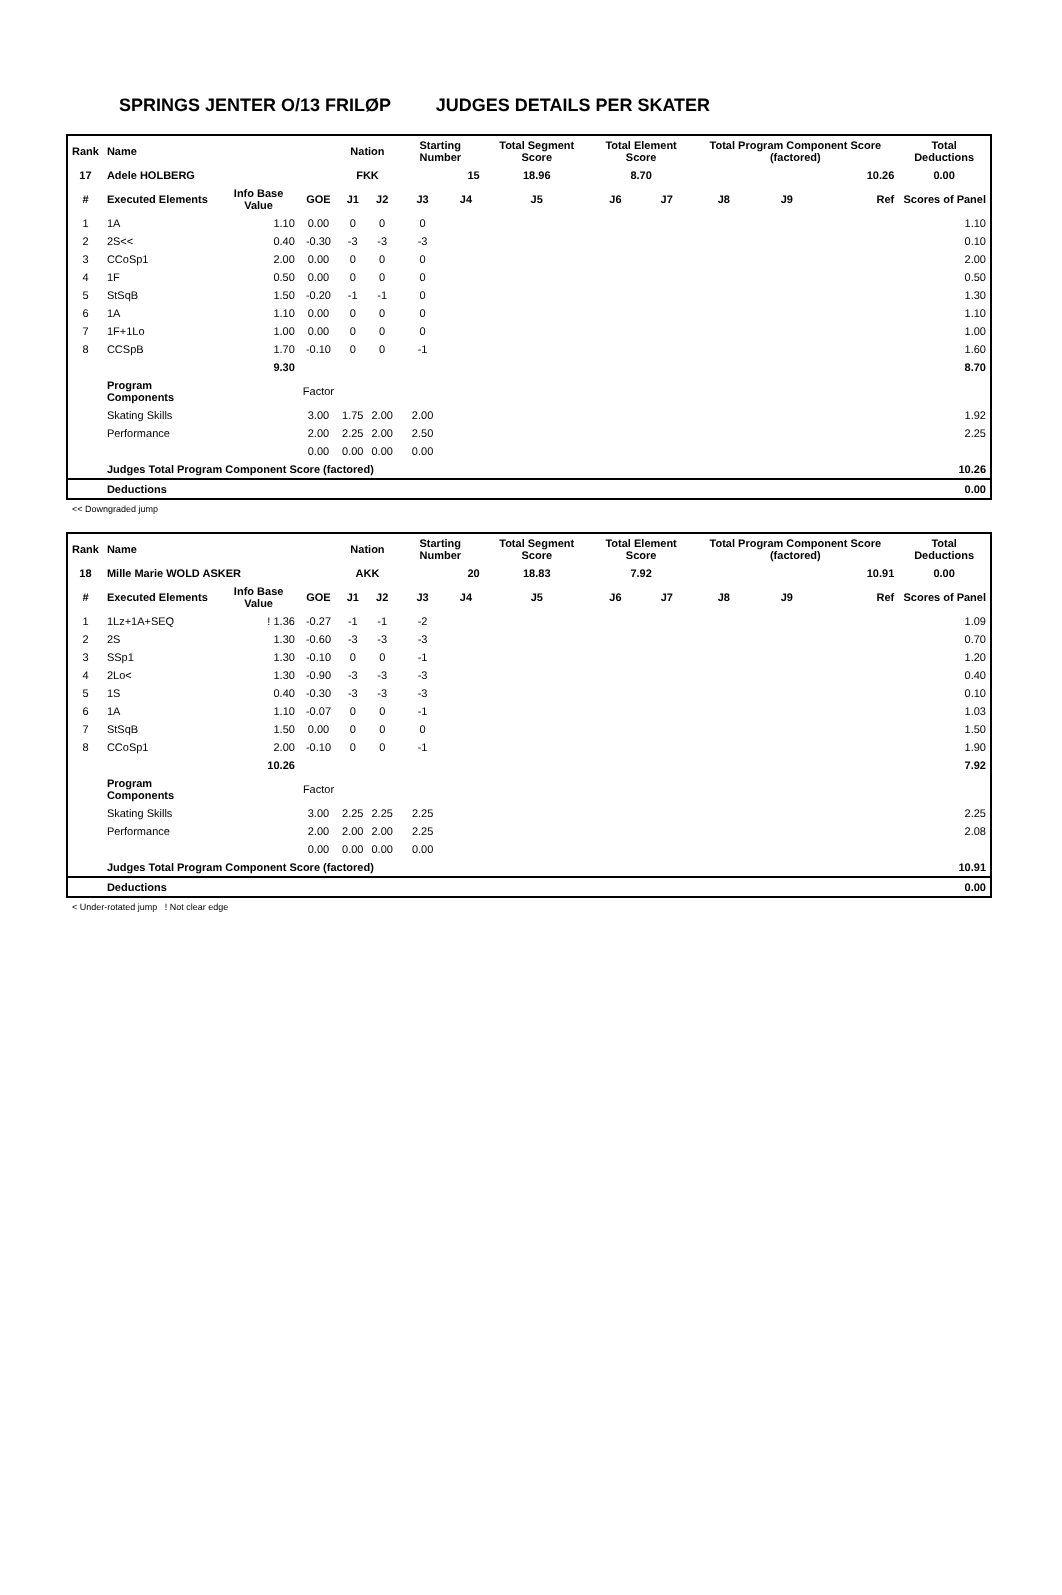SPRINGS JENTER O/13 FRILØP JUDGES DETAILS PER SKATER
| Rank | Name | | | Nation | | Starting Number | | Total Segment Score | Total Element Score | | Total Program Component Score (factored) | | | Total Deductions |
| --- | --- | --- | --- | --- | --- | --- | --- | --- | --- | --- | --- | --- | --- | --- |
| 17 | Adele HOLBERG | | | FKK | | 15 | | 18.96 | 8.70 | | 10.26 | | | 0.00 |
| # | Executed Elements | Info Base Value | GOE | J1 | J2 | J3 | J4 | J5 | J6 | J7 | J8 | J9 | Ref | Scores of Panel |
| 1 | 1A | 1.10 | 0.00 | 0 | 0 | 0 | | | | | | | | 1.10 |
| 2 | 2S<< | 0.40 | -0.30 | -3 | -3 | -3 | | | | | | | | 0.10 |
| 3 | CCoSp1 | 2.00 | 0.00 | 0 | 0 | 0 | | | | | | | | 2.00 |
| 4 | 1F | 0.50 | 0.00 | 0 | 0 | 0 | | | | | | | | 0.50 |
| 5 | StSqB | 1.50 | -0.20 | -1 | -1 | 0 | | | | | | | | 1.30 |
| 6 | 1A | 1.10 | 0.00 | 0 | 0 | 0 | | | | | | | | 1.10 |
| 7 | 1F+1Lo | 1.00 | 0.00 | 0 | 0 | 0 | | | | | | | | 1.00 |
| 8 | CCSpB | 1.70 | -0.10 | 0 | 0 | -1 | | | | | | | | 1.60 |
| | | 9.30 | | | | | | | | | | | | 8.70 |
| | Program Components | | Factor | | | | | | | | | | | |
| | Skating Skills | | 3.00 | 1.75 | 2.00 | 2.00 | | | | | | | | 1.92 |
| | Performance | | 2.00 | 2.25 | 2.00 | 2.50 | | | | | | | | 2.25 |
| | | | 0.00 | 0.00 | 0.00 | 0.00 | | | | | | | | |
| | Judges Total Program Component Score (factored) | | | | | | | | | | | | | 10.26 |
| | Deductions | | | | | | | | | | | | | 0.00 |
<< Downgraded jump
| Rank | Name | | | Nation | | Starting Number | | Total Segment Score | Total Element Score | | Total Program Component Score (factored) | | | Total Deductions |
| --- | --- | --- | --- | --- | --- | --- | --- | --- | --- | --- | --- | --- | --- | --- |
| 18 | Mille Marie WOLD ASKER | | | AKK | | 20 | | 18.83 | 7.92 | | 10.91 | | | 0.00 |
| # | Executed Elements | Info Base Value | GOE | J1 | J2 | J3 | J4 | J5 | J6 | J7 | J8 | J9 | Ref | Scores of Panel |
| 1 | 1Lz+1A+SEQ | ! 1.36 | -0.27 | -1 | -1 | -2 | | | | | | | | 1.09 |
| 2 | 2S | 1.30 | -0.60 | -3 | -3 | -3 | | | | | | | | 0.70 |
| 3 | SSp1 | 1.30 | -0.10 | 0 | 0 | -1 | | | | | | | | 1.20 |
| 4 | 2Lo< | 1.30 | -0.90 | -3 | -3 | -3 | | | | | | | | 0.40 |
| 5 | 1S | 0.40 | -0.30 | -3 | -3 | -3 | | | | | | | | 0.10 |
| 6 | 1A | 1.10 | -0.07 | 0 | 0 | -1 | | | | | | | | 1.03 |
| 7 | StSqB | 1.50 | 0.00 | 0 | 0 | 0 | | | | | | | | 1.50 |
| 8 | CCoSp1 | 2.00 | -0.10 | 0 | 0 | -1 | | | | | | | | 1.90 |
| | | 10.26 | | | | | | | | | | | | 7.92 |
| | Program Components | | Factor | | | | | | | | | | | |
| | Skating Skills | | 3.00 | 2.25 | 2.25 | 2.25 | | | | | | | | 2.25 |
| | Performance | | 2.00 | 2.00 | 2.00 | 2.25 | | | | | | | | 2.08 |
| | | | 0.00 | 0.00 | 0.00 | 0.00 | | | | | | | | |
| | Judges Total Program Component Score (factored) | | | | | | | | | | | | | 10.91 |
| | Deductions | | | | | | | | | | | | | 0.00 |
< Under-rotated jump ! Not clear edge